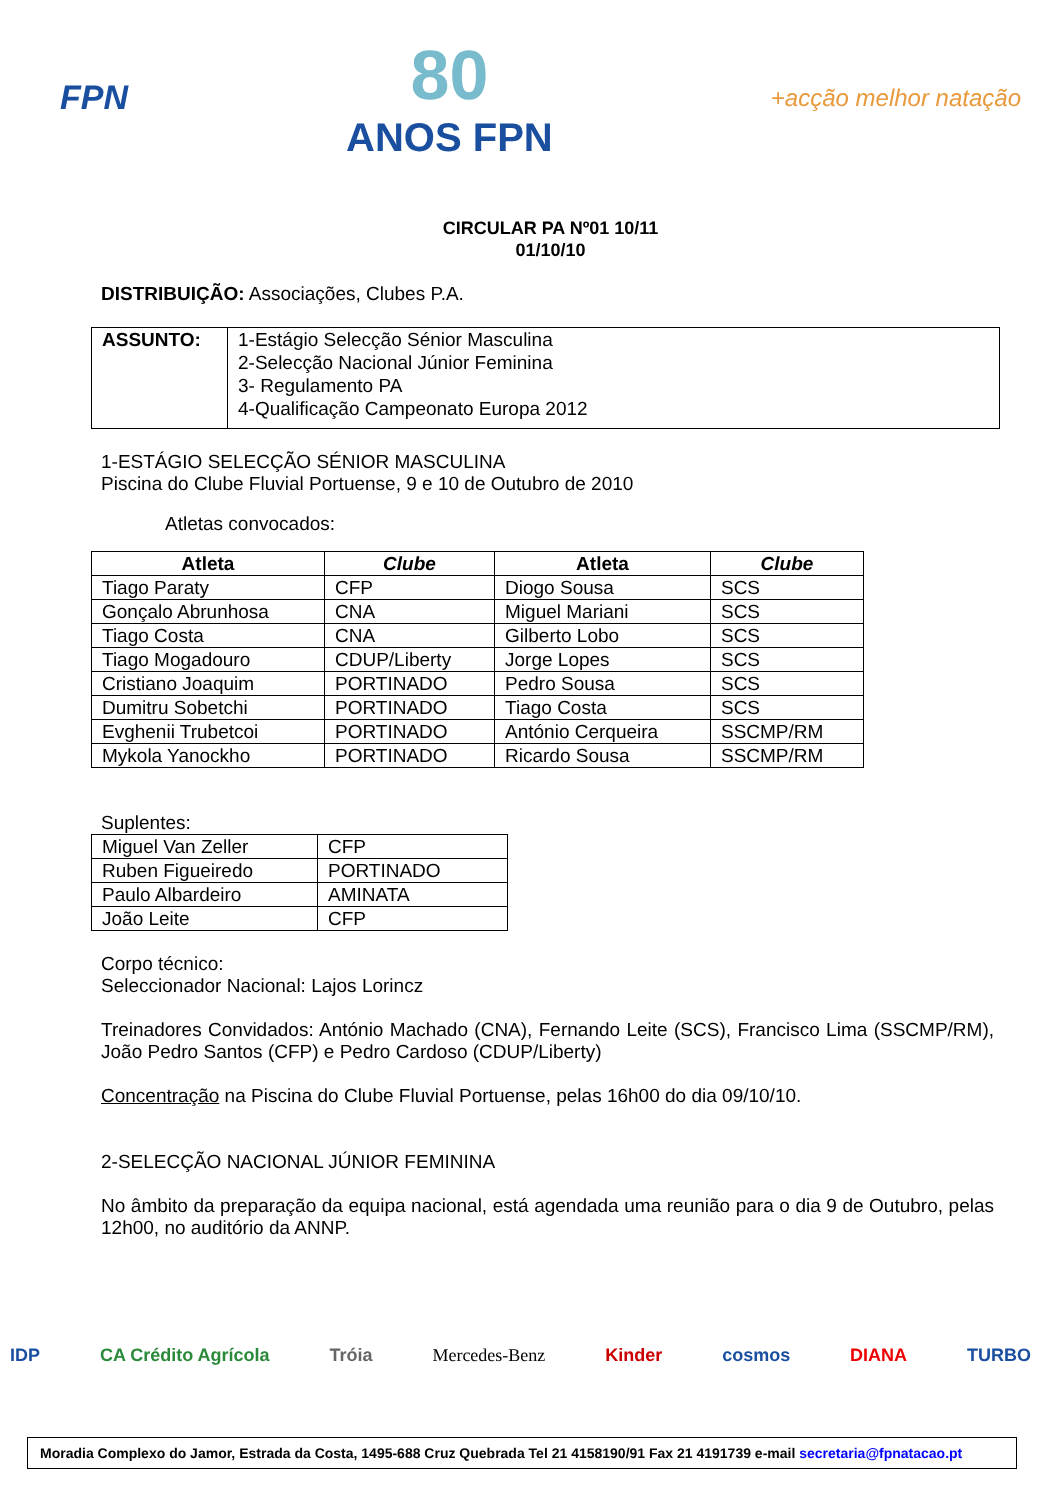FPN
80
ANOS FPN
+acção melhor natação
CIRCULAR PA Nº01 10/11
01/10/10
DISTRIBUIÇÃO: Associações, Clubes P.A.
| ASSUNTO: | 1-Estágio Selecção Sénior Masculina 2-Selecção Nacional Júnior Feminina 3- Regulamento PA 4-Qualificação Campeonato Europa 2012 |
1-ESTÁGIO SELECÇÃO SÉNIOR MASCULINA
Piscina do Clube Fluvial Portuense, 9 e 10 de Outubro de 2010
Atletas convocados:
| Atleta | Clube | Atleta | Clube |
| --- | --- | --- | --- |
| Tiago Paraty | CFP | Diogo Sousa | SCS |
| Gonçalo Abrunhosa | CNA | Miguel Mariani | SCS |
| Tiago Costa | CNA | Gilberto Lobo | SCS |
| Tiago Mogadouro | CDUP/Liberty | Jorge Lopes | SCS |
| Cristiano Joaquim | PORTINADO | Pedro Sousa | SCS |
| Dumitru Sobetchi | PORTINADO | Tiago Costa | SCS |
| Evghenii Trubetcoi | PORTINADO | António Cerqueira | SSCMP/RM |
| Mykola Yanockho | PORTINADO | Ricardo Sousa | SSCMP/RM |
Suplentes:
| Miguel Van Zeller | CFP |
| Ruben Figueiredo | PORTINADO |
| Paulo Albardeiro | AMINATA |
| João Leite | CFP |
Corpo técnico:
Seleccionador Nacional: Lajos Lorincz
Treinadores Convidados: António Machado (CNA), Fernando Leite (SCS), Francisco Lima (SSCMP/RM), João Pedro Santos (CFP) e Pedro Cardoso (CDUP/Liberty)
Concentração na Piscina do Clube Fluvial Portuense, pelas 16h00 do dia 09/10/10.
2-SELECÇÃO NACIONAL JÚNIOR FEMININA
No âmbito da preparação da equipa nacional, está agendada uma reunião para o dia 9 de Outubro, pelas 12h00, no auditório da ANNP.
IDP CA Crédito Agrícola Tróia Mercedes-Benz Kinder cosmos DIANA TURBO
Moradia Complexo do Jamor, Estrada da Costa, 1495-688 Cruz Quebrada Tel 21 4158190/91 Fax 21 4191739 e-mail secretaria@fpnatacao.pt